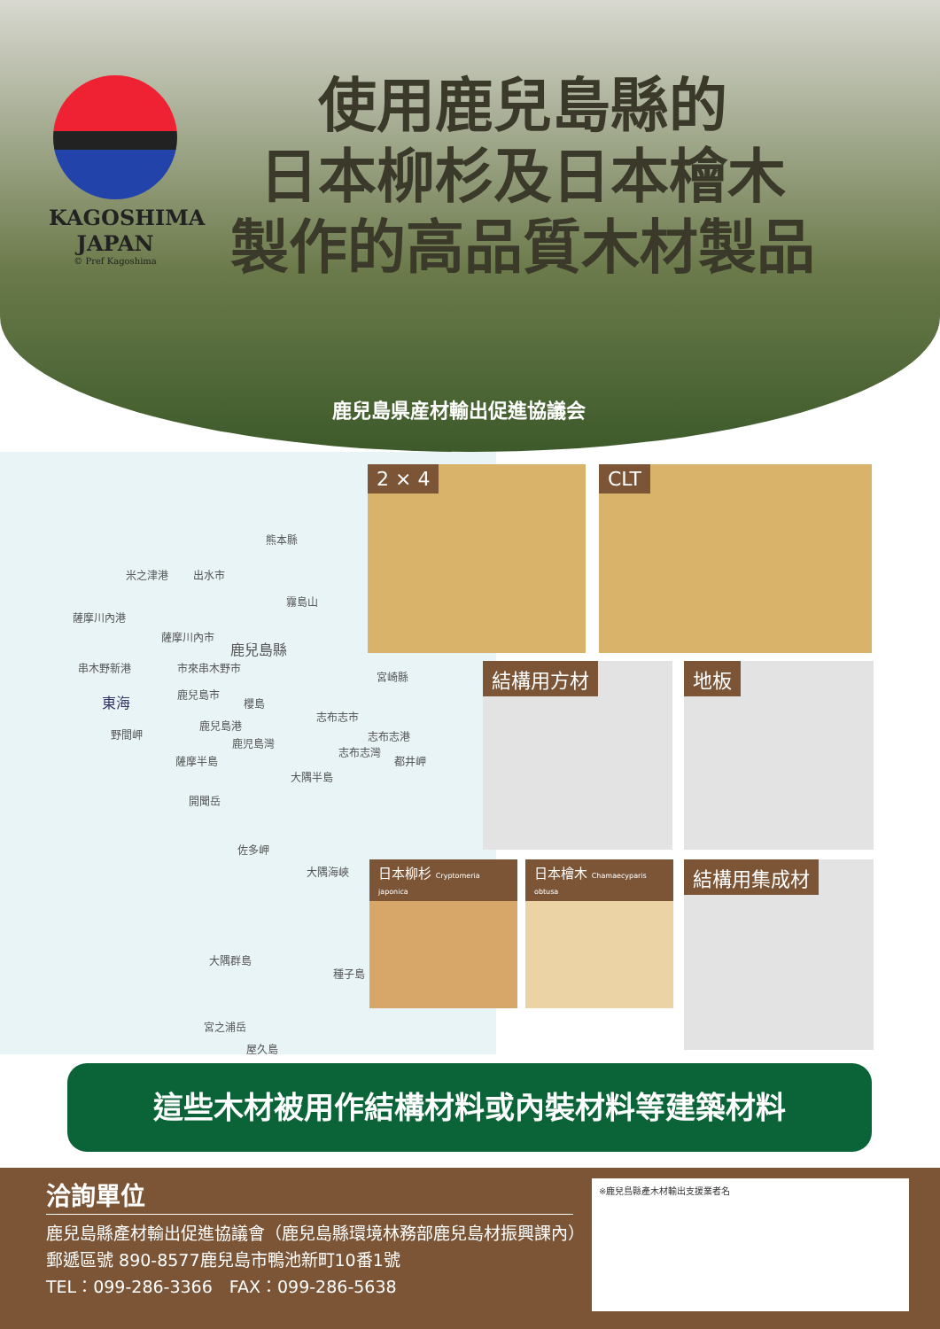KAGOSHIMA
JAPAN
© Pref Kagoshima
使用鹿兒島縣的
日本柳杉及日本檜木
製作的高品質木材製品
鹿兒島県産材輸出促進協議会
熊本縣
米之津港 出水市
霧島山
薩摩川內港
薩摩川內市
鹿兒島縣
串木野新港 市來串木野市
宮崎縣
東海 鹿兒島市
櫻島
志布志市
鹿兒島港
野間岬
鹿児島灣
志布志港
志布志灣
都井岬 薩摩半島
大隅半島
開聞岳
佐多岬
大隅海峽
大隅群島
種子島
宮之浦岳
屋久島
2 × 4 CLT
結構用方材 地板
日本柳杉 Cryptomeria japonica
日本檜木 Chamaecyparis obtusa
結構用集成材
這些木材被用作結構材料或內裝材料等建築材料
洽詢單位
鹿兒島縣產材輸出促進協議會（鹿兒島縣環境林務部鹿兒島材振興課內）
郵遞區號 890-8577鹿兒島市鴨池新町10番1號
TEL：099-286-3366　FAX：099-286-5638
※鹿兒島縣產木材輸出支援業者名